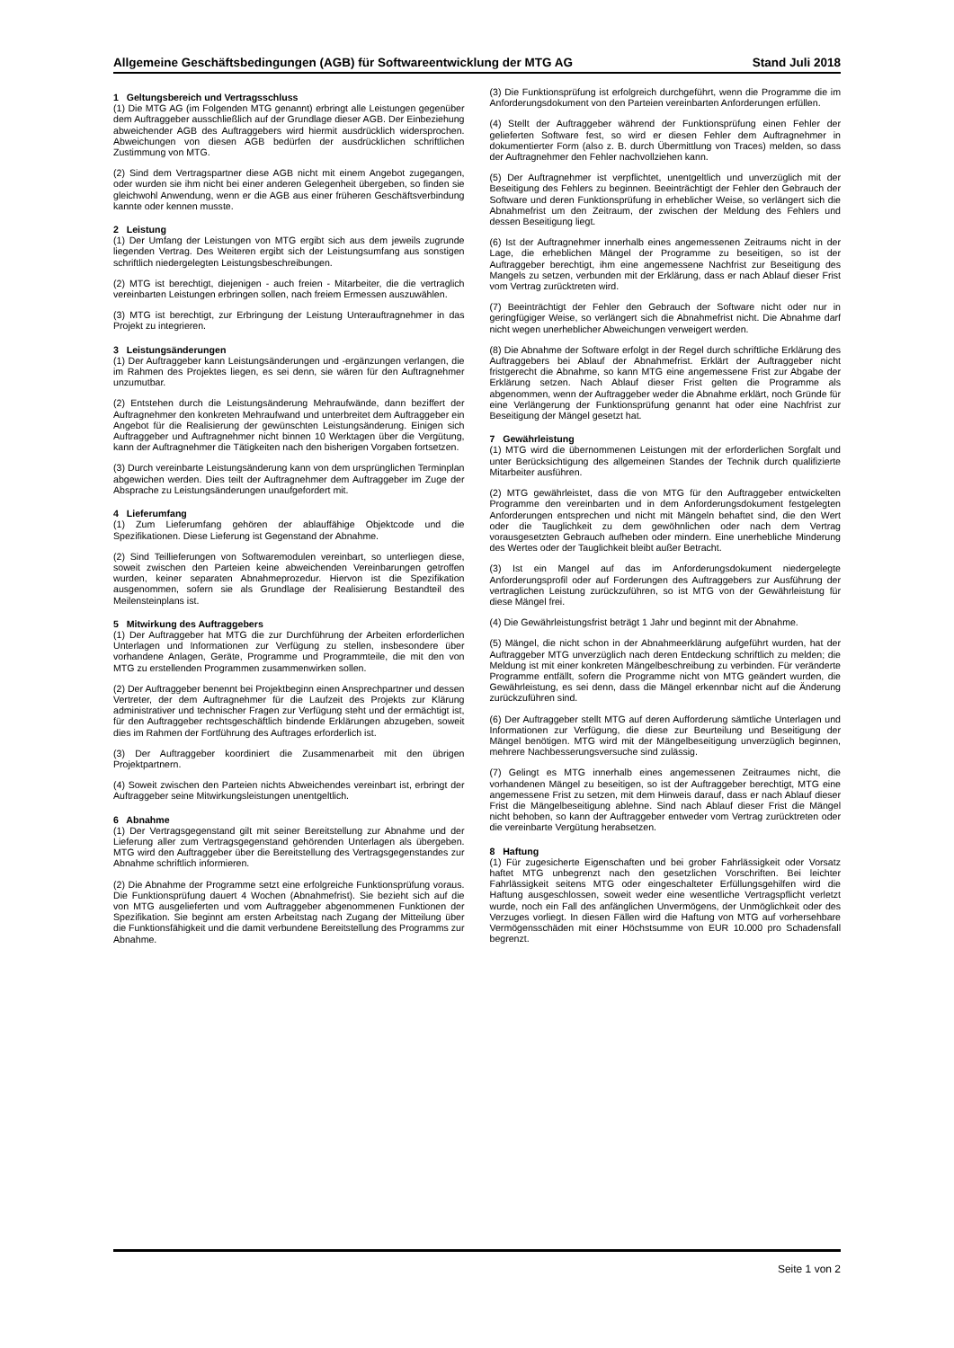Allgemeine Geschäftsbedingungen (AGB) für Softwareentwicklung der MTG AG Stand Juli 2018
1 Geltungsbereich und Vertragsschluss
(1) Die MTG AG (im Folgenden MTG genannt) erbringt alle Leistungen gegenüber dem Auftraggeber ausschließlich auf der Grundlage dieser AGB. Der Einbeziehung abweichender AGB des Auftraggebers wird hiermit ausdrücklich widersprochen. Abweichungen von diesen AGB bedürfen der ausdrücklichen schriftlichen Zustimmung von MTG.
(2) Sind dem Vertragspartner diese AGB nicht mit einem Angebot zugegangen, oder wurden sie ihm nicht bei einer anderen Gelegenheit übergeben, so finden sie gleichwohl Anwendung, wenn er die AGB aus einer früheren Geschäftsverbindung kannte oder kennen musste.
2 Leistung
(1) Der Umfang der Leistungen von MTG ergibt sich aus dem jeweils zugrunde liegenden Vertrag. Des Weiteren ergibt sich der Leistungsumfang aus sonstigen schriftlich niedergelegten Leistungsbeschreibungen.
(2) MTG ist berechtigt, diejenigen - auch freien - Mitarbeiter, die die vertraglich vereinbarten Leistungen erbringen sollen, nach freiem Ermessen auszuwählen.
(3) MTG ist berechtigt, zur Erbringung der Leistung Unterauftragnehmer in das Projekt zu integrieren.
3 Leistungsänderungen
(1) Der Auftraggeber kann Leistungsänderungen und -ergänzungen verlangen, die im Rahmen des Projektes liegen, es sei denn, sie wären für den Auftragnehmer unzumutbar.
(2) Entstehen durch die Leistungsänderung Mehraufwände, dann beziffert der Auftragnehmer den konkreten Mehraufwand und unterbreitet dem Auftraggeber ein Angebot für die Realisierung der gewünschten Leistungsänderung. Einigen sich Auftraggeber und Auftragnehmer nicht binnen 10 Werktagen über die Vergütung, kann der Auftragnehmer die Tätigkeiten nach den bisherigen Vorgaben fortsetzen.
(3) Durch vereinbarte Leistungsänderung kann von dem ursprünglichen Terminplan abgewichen werden. Dies teilt der Auftragnehmer dem Auftraggeber im Zuge der Absprache zu Leistungsänderungen unaufgefordert mit.
4 Lieferumfang
(1) Zum Lieferumfang gehören der ablauffähige Objektcode und die Spezifikationen. Diese Lieferung ist Gegenstand der Abnahme.
(2) Sind Teillieferungen von Softwaremodulen vereinbart, so unterliegen diese, soweit zwischen den Parteien keine abweichenden Vereinbarungen getroffen wurden, keiner separaten Abnahmeprozedur. Hiervon ist die Spezifikation ausgenommen, sofern sie als Grundlage der Realisierung Bestandteil des Meilensteinplans ist.
5 Mitwirkung des Auftraggebers
(1) Der Auftraggeber hat MTG die zur Durchführung der Arbeiten erforderlichen Unterlagen und Informationen zur Verfügung zu stellen, insbesondere über vorhandene Anlagen, Geräte, Programme und Programmteile, die mit den von MTG zu erstellenden Programmen zusammenwirken sollen.
(2) Der Auftraggeber benennt bei Projektbeginn einen Ansprechpartner und dessen Vertreter, der dem Auftragnehmer für die Laufzeit des Projekts zur Klärung administrativer und technischer Fragen zur Verfügung steht und der ermächtigt ist, für den Auftraggeber rechtsgeschäftlich bindende Erklärungen abzugeben, soweit dies im Rahmen der Fortführung des Auftrages erforderlich ist.
(3) Der Auftraggeber koordiniert die Zusammenarbeit mit den übrigen Projektpartnern.
(4) Soweit zwischen den Parteien nichts Abweichendes vereinbart ist, erbringt der Auftraggeber seine Mitwirkungsleistungen unentgeltlich.
6 Abnahme
(1) Der Vertragsgegenstand gilt mit seiner Bereitstellung zur Abnahme und der Lieferung aller zum Vertragsgegenstand gehörenden Unterlagen als übergeben. MTG wird den Auftraggeber über die Bereitstellung des Vertragsgegenstandes zur Abnahme schriftlich informieren.
(2) Die Abnahme der Programme setzt eine erfolgreiche Funktionsprüfung voraus. Die Funktionsprüfung dauert 4 Wochen (Abnahmefrist). Sie bezieht sich auf die von MTG ausgelieferten und vom Auftraggeber abgenommenen Funktionen der Spezifikation. Sie beginnt am ersten Arbeitstag nach Zugang der Mitteilung über die Funktionsfähigkeit und die damit verbundene Bereitstellung des Programms zur Abnahme.
(3) Die Funktionsprüfung ist erfolgreich durchgeführt, wenn die Programme die im Anforderungsdokument von den Parteien vereinbarten Anforderungen erfüllen.
(4) Stellt der Auftraggeber während der Funktionsprüfung einen Fehler der gelieferten Software fest, so wird er diesen Fehler dem Auftragnehmer in dokumentierter Form (also z. B. durch Übermittlung von Traces) melden, so dass der Auftragnehmer den Fehler nachvollziehen kann.
(5) Der Auftragnehmer ist verpflichtet, unentgeltlich und unverzüglich mit der Beseitigung des Fehlers zu beginnen. Beeinträchtigt der Fehler den Gebrauch der Software und deren Funktionsprüfung in erheblicher Weise, so verlängert sich die Abnahmefrist um den Zeitraum, der zwischen der Meldung des Fehlers und dessen Beseitigung liegt.
(6) Ist der Auftragnehmer innerhalb eines angemessenen Zeitraums nicht in der Lage, die erheblichen Mängel der Programme zu beseitigen, so ist der Auftraggeber berechtigt, ihm eine angemessene Nachfrist zur Beseitigung des Mangels zu setzen, verbunden mit der Erklärung, dass er nach Ablauf dieser Frist vom Vertrag zurücktreten wird.
(7) Beeinträchtigt der Fehler den Gebrauch der Software nicht oder nur in geringfügiger Weise, so verlängert sich die Abnahmefrist nicht. Die Abnahme darf nicht wegen unerheblicher Abweichungen verweigert werden.
(8) Die Abnahme der Software erfolgt in der Regel durch schriftliche Erklärung des Auftraggebers bei Ablauf der Abnahmefrist. Erklärt der Auftraggeber nicht fristgerecht die Abnahme, so kann MTG eine angemessene Frist zur Abgabe der Erklärung setzen. Nach Ablauf dieser Frist gelten die Programme als abgenommen, wenn der Auftraggeber weder die Abnahme erklärt, noch Gründe für eine Verlängerung der Funktionsprüfung genannt hat oder eine Nachfrist zur Beseitigung der Mängel gesetzt hat.
7 Gewährleistung
(1) MTG wird die übernommenen Leistungen mit der erforderlichen Sorgfalt und unter Berücksichtigung des allgemeinen Standes der Technik durch qualifizierte Mitarbeiter ausführen.
(2) MTG gewährleistet, dass die von MTG für den Auftraggeber entwickelten Programme den vereinbarten und in dem Anforderungsdokument festgelegten Anforderungen entsprechen und nicht mit Mängeln behaftet sind, die den Wert oder die Tauglichkeit zu dem gewöhnlichen oder nach dem Vertrag vorausgesetzten Gebrauch aufheben oder mindern. Eine unerhebliche Minderung des Wertes oder der Tauglichkeit bleibt außer Betracht.
(3) Ist ein Mangel auf das im Anforderungsdokument niedergelegte Anforderungsprofil oder auf Forderungen des Auftraggebers zur Ausführung der vertraglichen Leistung zurückzuführen, so ist MTG von der Gewährleistung für diese Mängel frei.
(4) Die Gewährleistungsfrist beträgt 1 Jahr und beginnt mit der Abnahme.
(5) Mängel, die nicht schon in der Abnahmeerklärung aufgeführt wurden, hat der Auftraggeber MTG unverzüglich nach deren Entdeckung schriftlich zu melden; die Meldung ist mit einer konkreten Mängelbeschreibung zu verbinden. Für veränderte Programme entfällt, sofern die Programme nicht von MTG geändert wurden, die Gewährleistung, es sei denn, dass die Mängel erkennbar nicht auf die Änderung zurückzuführen sind.
(6) Der Auftraggeber stellt MTG auf deren Aufforderung sämtliche Unterlagen und Informationen zur Verfügung, die diese zur Beurteilung und Beseitigung der Mängel benötigen. MTG wird mit der Mängelbeseitigung unverzüglich beginnen, mehrere Nachbesserungsversuche sind zulässig.
(7) Gelingt es MTG innerhalb eines angemessenen Zeitraumes nicht, die vorhandenen Mängel zu beseitigen, so ist der Auftraggeber berechtigt, MTG eine angemessene Frist zu setzen, mit dem Hinweis darauf, dass er nach Ablauf dieser Frist die Mängelbeseitigung ablehne. Sind nach Ablauf dieser Frist die Mängel nicht behoben, so kann der Auftraggeber entweder vom Vertrag zurücktreten oder die vereinbarte Vergütung herabsetzen.
8 Haftung
(1) Für zugesicherte Eigenschaften und bei grober Fahrlässigkeit oder Vorsatz haftet MTG unbegrenzt nach den gesetzlichen Vorschriften. Bei leichter Fahrlässigkeit seitens MTG oder eingeschalteter Erfüllungsgehilfen wird die Haftung ausgeschlossen, soweit weder eine wesentliche Vertragspflicht verletzt wurde, noch ein Fall des anfänglichen Unvermögens, der Unmöglichkeit oder des Verzuges vorliegt. In diesen Fällen wird die Haftung von MTG auf vorhersehbare Vermögensschäden mit einer Höchstsumme von EUR 10.000 pro Schadensfall begrenzt.
Seite 1 von 2